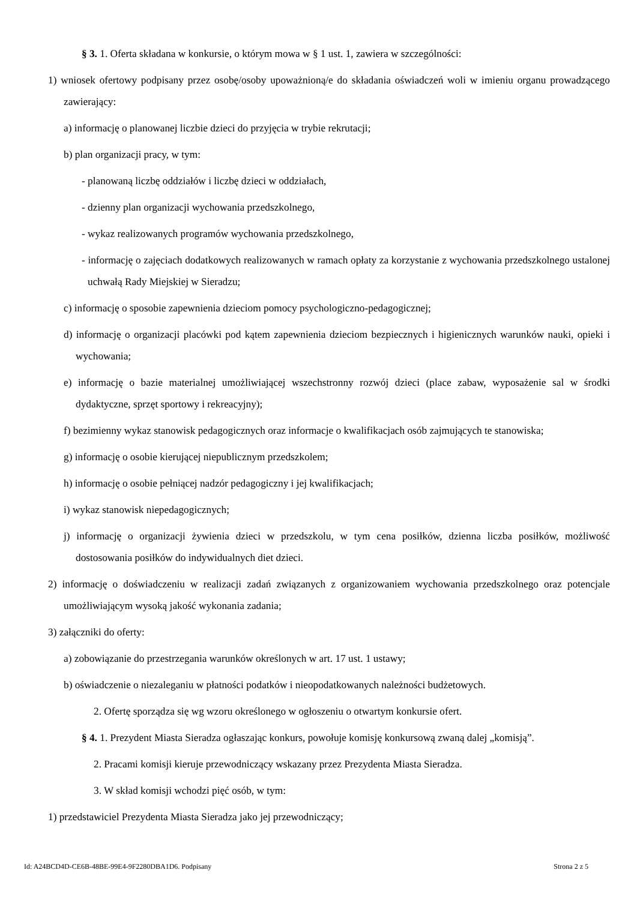§ 3. 1. Oferta składana w konkursie, o którym mowa w § 1 ust. 1, zawiera w szczególności:
1) wniosek ofertowy podpisany przez osobę/osoby upoważnioną/e do składania oświadczeń woli w imieniu organu prowadzącego zawierający:
a) informację o planowanej liczbie dzieci do przyjęcia w trybie rekrutacji;
b) plan organizacji pracy, w tym:
- planowaną liczbę oddziałów i liczbę dzieci w oddziałach,
- dzienny plan organizacji wychowania przedszkolnego,
- wykaz realizowanych programów wychowania przedszkolnego,
- informację o zajęciach dodatkowych realizowanych w ramach opłaty za korzystanie z wychowania przedszkolnego ustalonej uchwałą Rady Miejskiej w Sieradzu;
c) informację o sposobie zapewnienia dzieciom pomocy psychologiczno-pedagogicznej;
d) informację o organizacji placówki pod kątem zapewnienia dzieciom bezpiecznych i higienicznych warunków nauki, opieki i wychowania;
e) informację o bazie materialnej umożliwiającej wszechstronny rozwój dzieci (place zabaw, wyposażenie sal w środki dydaktyczne, sprzęt sportowy i rekreacyjny);
f) bezimienny wykaz stanowisk pedagogicznych oraz informacje o kwalifikacjach osób zajmujących te stanowiska;
g) informację o osobie kierującej niepublicznym przedszkolem;
h) informację o osobie pełniącej nadzór pedagogiczny i jej kwalifikacjach;
i) wykaz stanowisk niepedagogicznych;
j) informację o organizacji żywienia dzieci w przedszkolu, w tym cena posiłków, dzienna liczba posiłków, możliwość dostosowania posiłków do indywidualnych diet dzieci.
2) informację o doświadczeniu w realizacji zadań związanych z organizowaniem wychowania przedszkolnego oraz potencjale umożliwiającym wysoką jakość wykonania zadania;
3) załączniki do oferty:
a) zobowiązanie do przestrzegania warunków określonych w art. 17 ust. 1 ustawy;
b) oświadczenie o niezaleganiu w płatności podatków i nieopodatkowanych należności budżetowych.
2. Ofertę sporządza się wg wzoru określonego w ogłoszeniu o otwartym konkursie ofert.
§ 4. 1. Prezydent Miasta Sieradza ogłaszając konkurs, powołuje komisję konkursową zwaną dalej „komisją”.
2. Pracami komisji kieruje przewodniczący wskazany przez Prezydenta Miasta Sieradza.
3. W skład komisji wchodzi pięć osób, w tym:
1) przedstawiciel Prezydenta Miasta Sieradza jako jej przewodniczący;
Id: A24BCD4D-CE6B-48BE-99E4-9F2280DBA1D6. Podpisany Strona 2 z 5